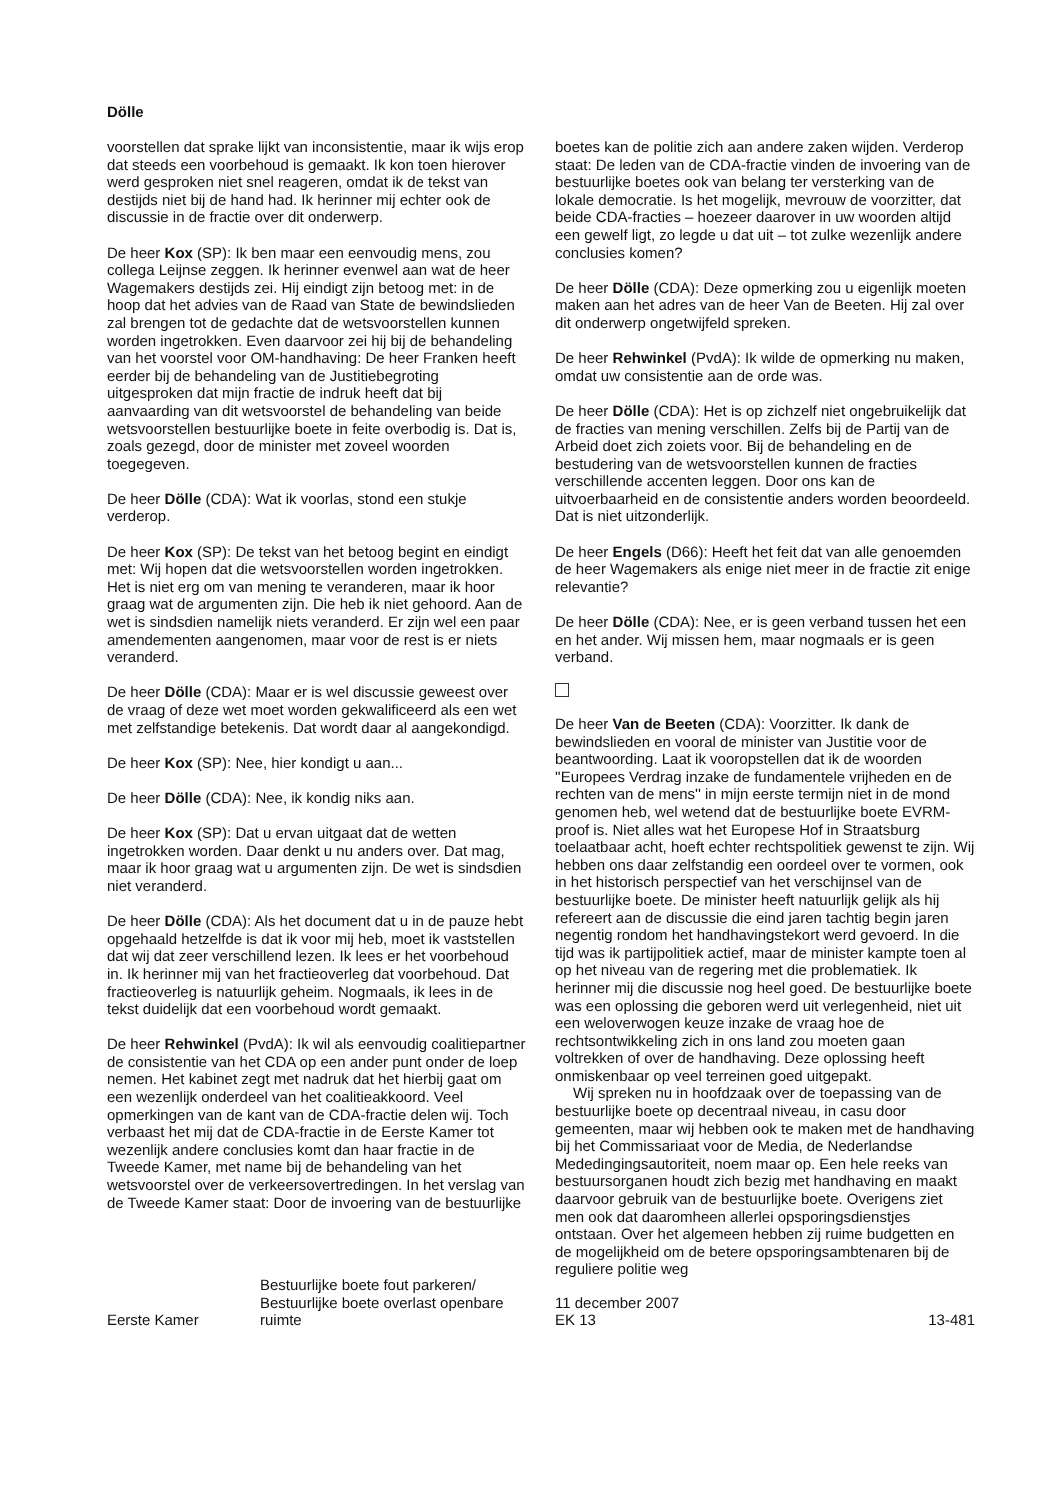Dölle
voorstellen dat sprake lijkt van inconsistentie, maar ik wijs erop dat steeds een voorbehoud is gemaakt. Ik kon toen hierover werd gesproken niet snel reageren, omdat ik de tekst van destijds niet bij de hand had. Ik herinner mij echter ook de discussie in de fractie over dit onderwerp.
De heer Kox (SP): Ik ben maar een eenvoudig mens, zou collega Leijnse zeggen. Ik herinner evenwel aan wat de heer Wagemakers destijds zei. Hij eindigt zijn betoog met: in de hoop dat het advies van de Raad van State de bewindslieden zal brengen tot de gedachte dat de wetsvoorstellen kunnen worden ingetrokken. Even daarvoor zei hij bij de behandeling van het voorstel voor OM-handhaving: De heer Franken heeft eerder bij de behandeling van de Justitiebegroting uitgesproken dat mijn fractie de indruk heeft dat bij aanvaarding van dit wetsvoorstel de behandeling van beide wetsvoorstellen bestuurlijke boete in feite overbodig is. Dat is, zoals gezegd, door de minister met zoveel woorden toegegeven.
De heer Dölle (CDA): Wat ik voorlas, stond een stukje verderop.
De heer Kox (SP): De tekst van het betoog begint en eindigt met: Wij hopen dat die wetsvoorstellen worden ingetrokken. Het is niet erg om van mening te veranderen, maar ik hoor graag wat de argumenten zijn. Die heb ik niet gehoord. Aan de wet is sindsdien namelijk niets veranderd. Er zijn wel een paar amendementen aangenomen, maar voor de rest is er niets veranderd.
De heer Dölle (CDA): Maar er is wel discussie geweest over de vraag of deze wet moet worden gekwalificeerd als een wet met zelfstandige betekenis. Dat wordt daar al aangekondigd.
De heer Kox (SP): Nee, hier kondigt u aan...
De heer Dölle (CDA): Nee, ik kondig niks aan.
De heer Kox (SP): Dat u ervan uitgaat dat de wetten ingetrokken worden. Daar denkt u nu anders over. Dat mag, maar ik hoor graag wat u argumenten zijn. De wet is sindsdien niet veranderd.
De heer Dölle (CDA): Als het document dat u in de pauze hebt opgehaald hetzelfde is dat ik voor mij heb, moet ik vaststellen dat wij dat zeer verschillend lezen. Ik lees er het voorbehoud in. Ik herinner mij van het fractieoverleg dat voorbehoud. Dat fractieoverleg is natuurlijk geheim. Nogmaals, ik lees in de tekst duidelijk dat een voorbehoud wordt gemaakt.
De heer Rehwinkel (PvdA): Ik wil als eenvoudig coalitiepartner de consistentie van het CDA op een ander punt onder de loep nemen. Het kabinet zegt met nadruk dat het hierbij gaat om een wezenlijk onderdeel van het coalitieakkoord. Veel opmerkingen van de kant van de CDA-fractie delen wij. Toch verbaast het mij dat de CDA-fractie in de Eerste Kamer tot wezenlijk andere conclusies komt dan haar fractie in de Tweede Kamer, met name bij de behandeling van het wetsvoorstel over de verkeersovertredingen. In het verslag van de Tweede Kamer staat: Door de invoering van de bestuurlijke
boetes kan de politie zich aan andere zaken wijden. Verderop staat: De leden van de CDA-fractie vinden de invoering van de bestuurlijke boetes ook van belang ter versterking van de lokale democratie. Is het mogelijk, mevrouw de voorzitter, dat beide CDA-fracties – hoezeer daarover in uw woorden altijd een gewelf ligt, zo legde u dat uit – tot zulke wezenlijk andere conclusies komen?
De heer Dölle (CDA): Deze opmerking zou u eigenlijk moeten maken aan het adres van de heer Van de Beeten. Hij zal over dit onderwerp ongetwijfeld spreken.
De heer Rehwinkel (PvdA): Ik wilde de opmerking nu maken, omdat uw consistentie aan de orde was.
De heer Dölle (CDA): Het is op zichzelf niet ongebruikelijk dat de fracties van mening verschillen. Zelfs bij de Partij van de Arbeid doet zich zoiets voor. Bij de behandeling en de bestudering van de wetsvoorstellen kunnen de fracties verschillende accenten leggen. Door ons kan de uitvoerbaarheid en de consistentie anders worden beoordeeld. Dat is niet uitzonderlijk.
De heer Engels (D66): Heeft het feit dat van alle genoemden de heer Wagemakers als enige niet meer in de fractie zit enige relevantie?
De heer Dölle (CDA): Nee, er is geen verband tussen het een en het ander. Wij missen hem, maar nogmaals er is geen verband.
De heer Van de Beeten (CDA): Voorzitter. Ik dank de bewindslieden en vooral de minister van Justitie voor de beantwoording. Laat ik vooropstellen dat ik de woorden ''Europees Verdrag inzake de fundamentele vrijheden en de rechten van de mens'' in mijn eerste termijn niet in de mond genomen heb, wel wetend dat de bestuurlijke boete EVRM-proof is. Niet alles wat het Europese Hof in Straatsburg toelaatbaar acht, hoeft echter rechtspolitiek gewenst te zijn. Wij hebben ons daar zelfstandig een oordeel over te vormen, ook in het historisch perspectief van het verschijnsel van de bestuurlijke boete. De minister heeft natuurlijk gelijk als hij refereert aan de discussie die eind jaren tachtig begin jaren negentig rondom het handhavingstekort werd gevoerd. In die tijd was ik partijpolitiek actief, maar de minister kampte toen al op het niveau van de regering met die problematiek. Ik herinner mij die discussie nog heel goed. De bestuurlijke boete was een oplossing die geboren werd uit verlegenheid, niet uit een weloverwogen keuze inzake de vraag hoe de rechtsontwikkeling zich in ons land zou moeten gaan voltrekken of over de handhaving. Deze oplossing heeft onmiskenbaar op veel terreinen goed uitgepakt.
Wij spreken nu in hoofdzaak over de toepassing van de bestuurlijke boete op decentraal niveau, in casu door gemeenten, maar wij hebben ook te maken met de handhaving bij het Commissariaat voor de Media, de Nederlandse Mededingingsautoriteit, noem maar op. Een hele reeks van bestuursorganen houdt zich bezig met handhaving en maakt daarvoor gebruik van de bestuurlijke boete. Overigens ziet men ook dat daaromheen allerlei opsporingsdienstjes ontstaan. Over het algemeen hebben zij ruime budgetten en de mogelijkheid om de betere opsporingsambtenaren bij de reguliere politie weg
Eerste Kamer
Bestuurlijke boete fout parkeren/
Bestuurlijke boete overlast openbare
ruimte
11 december 2007
EK 13
13-481